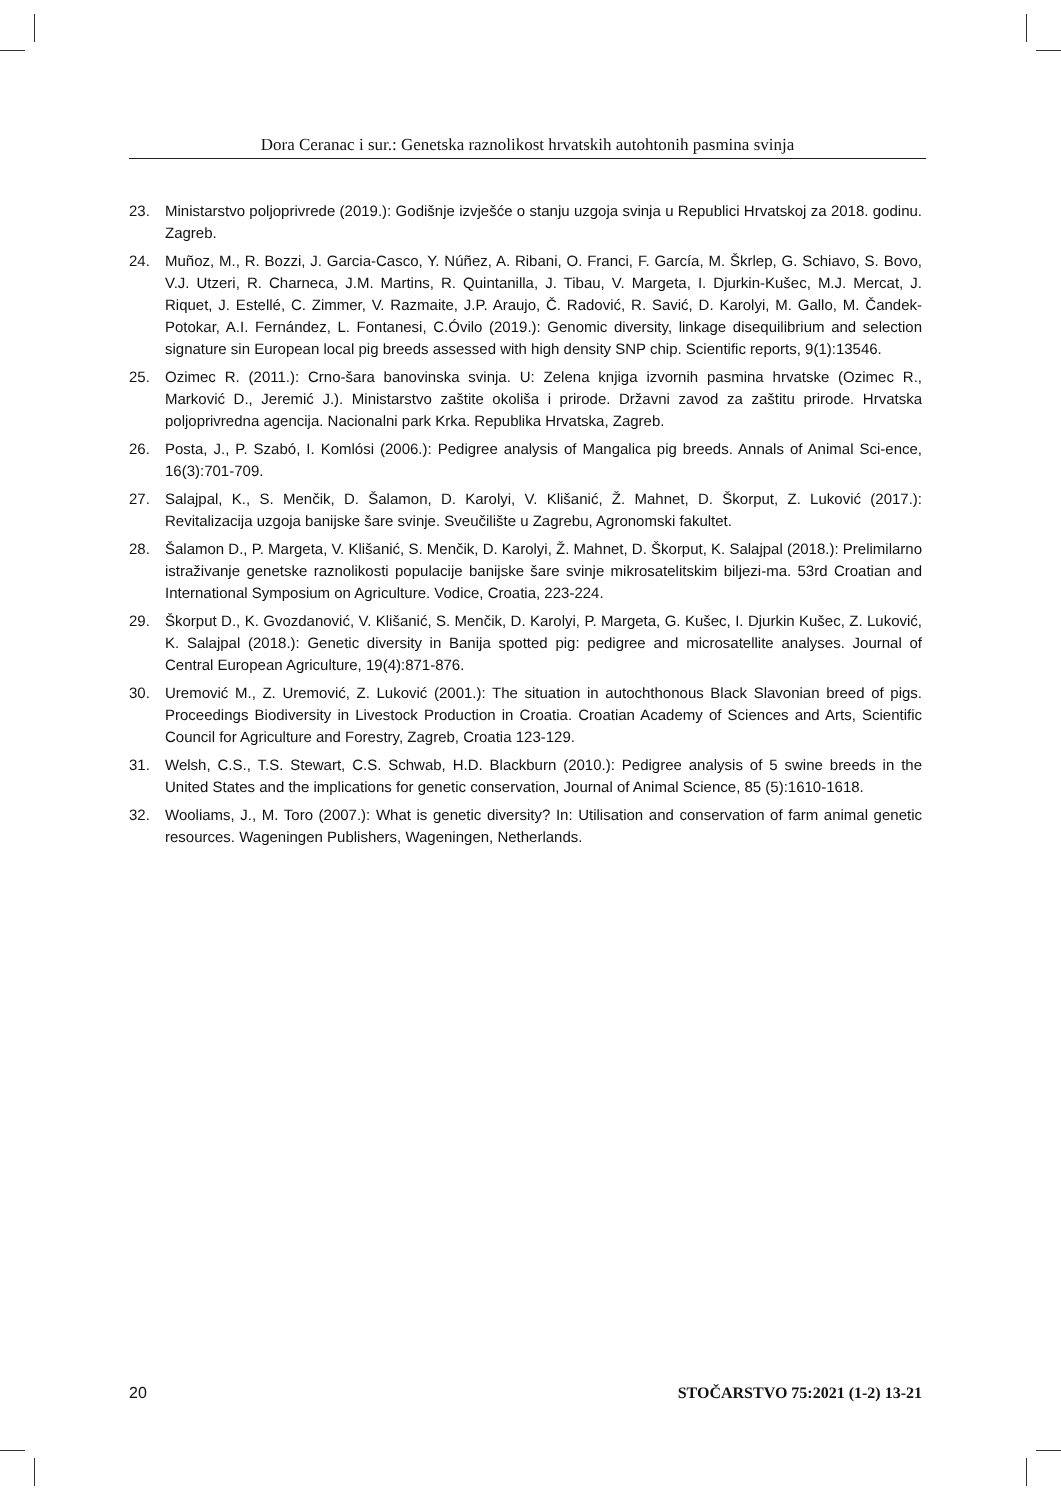Dora Ceranac i sur.: Genetska raznolikost hrvatskih autohtonih pasmina svinja
23. Ministarstvo poljoprivrede (2019.): Godišnje izvješće o stanju uzgoja svinja u Republici Hrvatskoj za 2018. godinu. Zagreb.
24. Muñoz, M., R. Bozzi, J. Garcia-Casco, Y. Núñez, A. Ribani, O. Franci, F. García, M. Škrlep, G. Schiavo, S. Bovo, V.J. Utzeri, R. Charneca, J.M. Martins, R. Quintanilla, J. Tibau, V. Margeta, I. Djurkin-Kušec, M.J. Mercat, J. Riquet, J. Estellé, C. Zimmer, V. Razmaite, J.P. Araujo, Č. Radović, R. Savić, D. Karolyi, M. Gallo, M. Čandek-Potokar, A.I. Fernández, L. Fontanesi, C.Óvilo (2019.): Genomic diversity, linkage disequilibrium and selection signature sin European local pig breeds assessed with high density SNP chip. Scientific reports, 9(1):13546.
25. Ozimec R. (2011.): Crno-šara banovinska svinja. U: Zelena knjiga izvornih pasmina hrvatske (Ozimec R., Marković D., Jeremić J.). Ministarstvo zaštite okoliša i prirode. Državni zavod za zaštitu prirode. Hrvatska poljoprivredna agencija. Nacionalni park Krka. Republika Hrvatska, Zagreb.
26. Posta, J., P. Szabó, I. Komlósi (2006.): Pedigree analysis of Mangalica pig breeds. Annals of Animal Sci-ence, 16(3):701-709.
27. Salajpal, K., S. Menčik, D. Šalamon, D. Karolyi, V. Klišanić, Ž. Mahnet, D. Škorput, Z. Luković (2017.): Revitalizacija uzgoja banijske šare svinje. Sveučilište u Zagrebu, Agronomski fakultet.
28. Šalamon D., P. Margeta, V. Klišanić, S. Menčik, D. Karolyi, Ž. Mahnet, D. Škorput, K. Salajpal (2018.): Prelimilarno istraživanje genetske raznolikosti populacije banijske šare svinje mikrosatelitskim biljezi-ma. 53rd Croatian and International Symposium on Agriculture. Vodice, Croatia, 223-224.
29. Škorput D., K. Gvozdanović, V. Klišanić, S. Menčik, D. Karolyi, P. Margeta, G. Kušec, I. Djurkin Kušec, Z. Luković, K. Salajpal (2018.): Genetic diversity in Banija spotted pig: pedigree and microsatellite analyses. Journal of Central European Agriculture, 19(4):871-876.
30. Uremović M., Z. Uremović, Z. Luković (2001.): The situation in autochthonous Black Slavonian breed of pigs. Proceedings Biodiversity in Livestock Production in Croatia. Croatian Academy of Sciences and Arts, Scientific Council for Agriculture and Forestry, Zagreb, Croatia 123-129.
31. Welsh, C.S., T.S. Stewart, C.S. Schwab, H.D. Blackburn (2010.): Pedigree analysis of 5 swine breeds in the United States and the implications for genetic conservation, Journal of Animal Science, 85 (5):1610-1618.
32. Wooliams, J., M. Toro (2007.): What is genetic diversity? In: Utilisation and conservation of farm animal genetic resources. Wageningen Publishers, Wageningen, Netherlands.
20 STOČARSTVO 75:2021 (1-2) 13-21